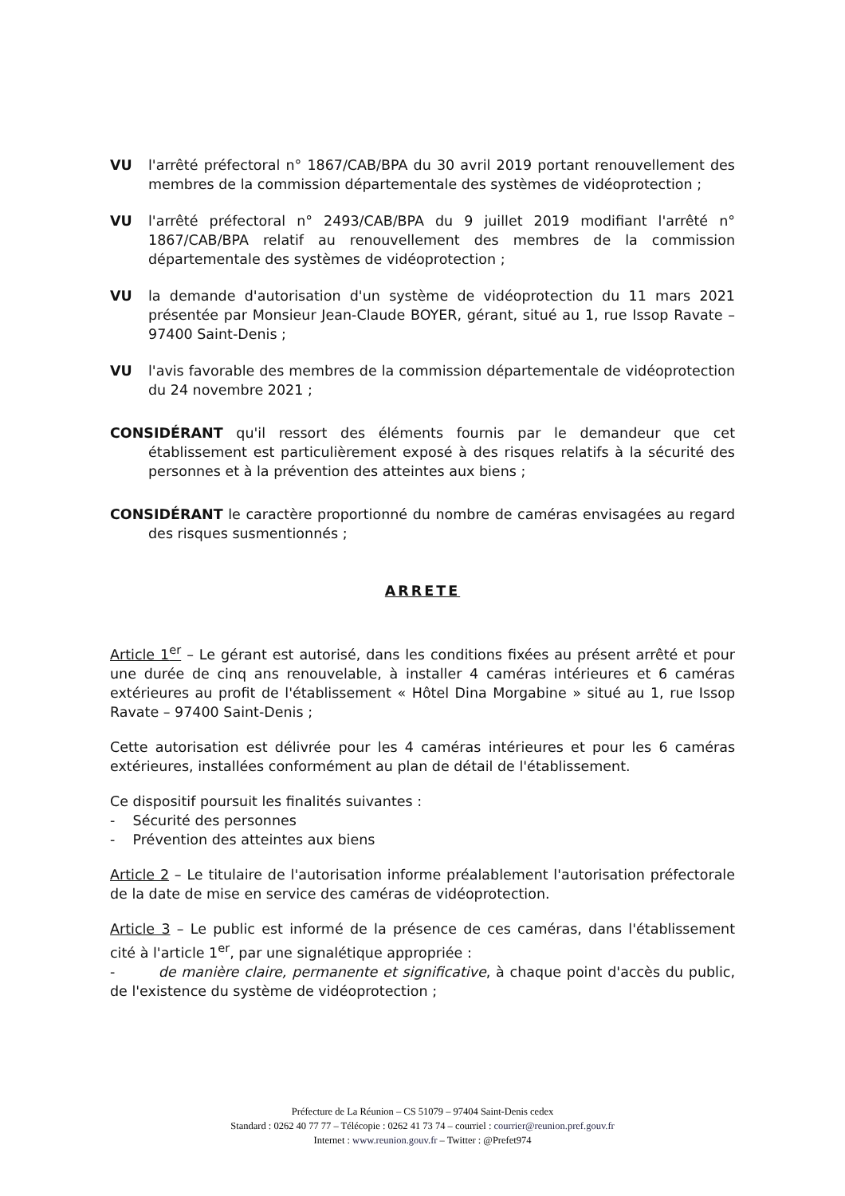VU l'arrêté préfectoral n° 1867/CAB/BPA du 30 avril 2019 portant renouvellement des membres de la commission départementale des systèmes de vidéoprotection ;
VU l'arrêté préfectoral n° 2493/CAB/BPA du 9 juillet 2019 modifiant l'arrêté n° 1867/CAB/BPA relatif au renouvellement des membres de la commission départementale des systèmes de vidéoprotection ;
VU la demande d'autorisation d'un système de vidéoprotection du 11 mars 2021 présentée par Monsieur Jean-Claude BOYER, gérant, situé au 1, rue Issop Ravate – 97400 Saint-Denis ;
VU l'avis favorable des membres de la commission départementale de vidéoprotection du 24 novembre 2021 ;
CONSIDÉRANT qu'il ressort des éléments fournis par le demandeur que cet établissement est particulièrement exposé à des risques relatifs à la sécurité des personnes et à la prévention des atteintes aux biens ;
CONSIDÉRANT le caractère proportionné du nombre de caméras envisagées au regard des risques susmentionnés ;
ARRETE
Article 1<sup>er</sup> – Le gérant est autorisé, dans les conditions fixées au présent arrêté et pour une durée de cinq ans renouvelable, à installer 4 caméras intérieures et 6 caméras extérieures au profit de l'établissement « Hôtel Dina Morgabine » situé au 1, rue Issop Ravate – 97400 Saint-Denis ;
Cette autorisation est délivrée pour les 4 caméras intérieures et pour les 6 caméras extérieures, installées conformément au plan de détail de l'établissement.
Ce dispositif poursuit les finalités suivantes :
- Sécurité des personnes
- Prévention des atteintes aux biens
Article 2 – Le titulaire de l'autorisation informe préalablement l'autorisation préfectorale de la date de mise en service des caméras de vidéoprotection.
Article 3 – Le public est informé de la présence de ces caméras, dans l'établissement cité à l'article 1<sup>er</sup>, par une signalétique appropriée :
- de manière claire, permanente et significative, à chaque point d'accès du public, de l'existence du système de vidéoprotection ;
Préfecture de La Réunion – CS 51079 – 97404 Saint-Denis cedex
Standard : 0262 40 77 77 – Télécopie : 0262 41 73 74 – courriel : courrier@reunion.pref.gouv.fr
Internet : www.reunion.gouv.fr – Twitter : @Prefet974